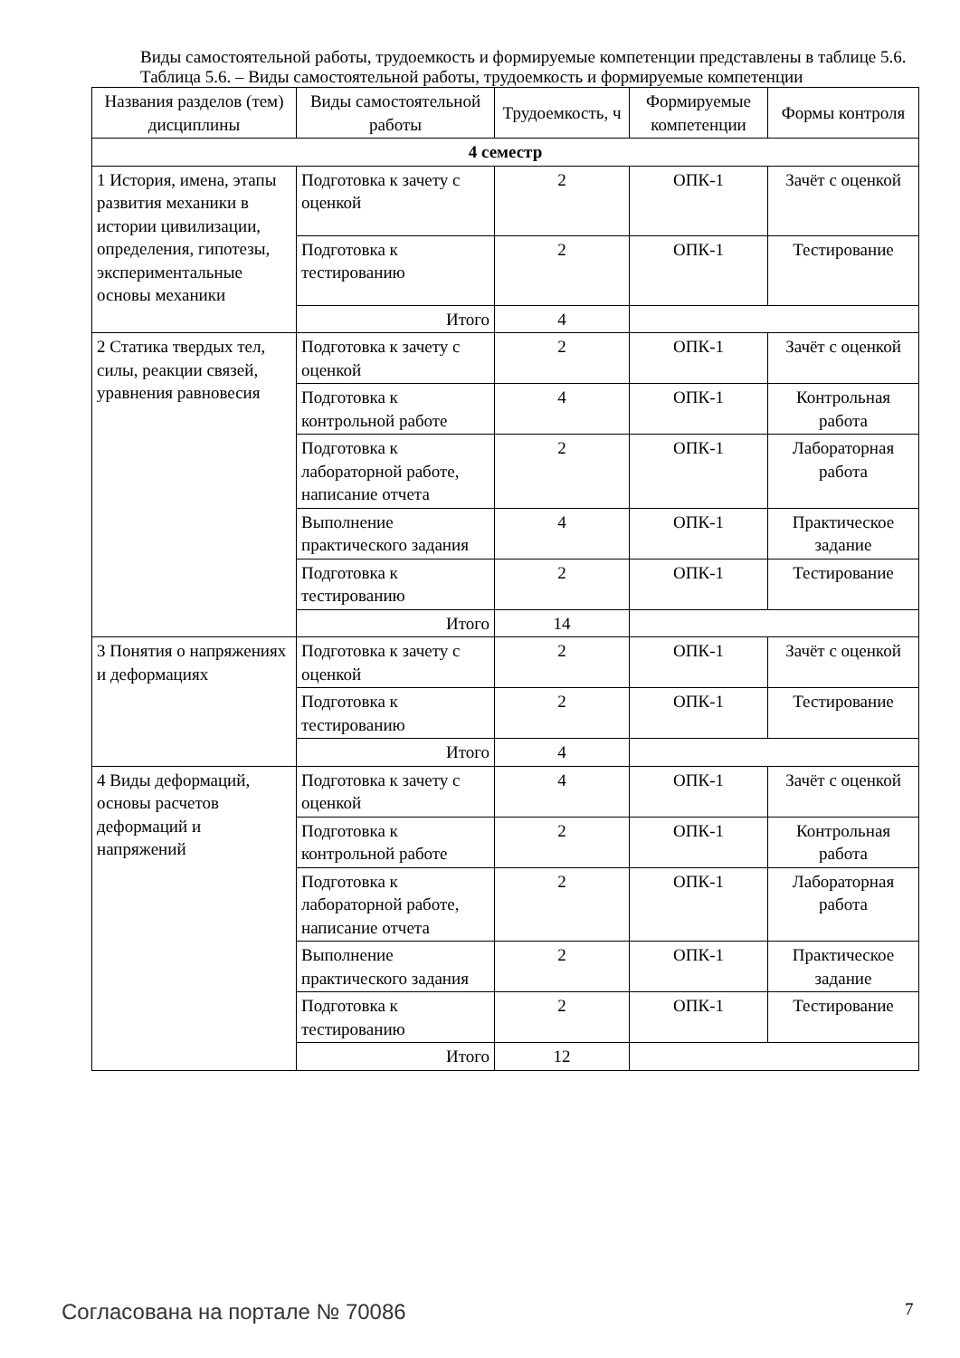Виды самостоятельной работы, трудоемкость и формируемые компетенции представлены в таблице 5.6.
Таблица 5.6. – Виды самостоятельной работы, трудоемкость и формируемые компетенции
| Названия разделов (тем) дисциплины | Виды самостоятельной работы | Трудоемкость, ч | Формируемые компетенции | Формы контроля |
| --- | --- | --- | --- | --- |
| 4 семестр | | | | |
| 1 История, имена, этапы развития механики в истории цивилизации, определения, гипотезы, экспериментальные основы механики | Подготовка к зачету с оценкой | 2 | ОПК-1 | Зачёт с оценкой |
| | Подготовка к тестированию | 2 | ОПК-1 | Тестирование |
| | Итого | 4 | | |
| 2 Статика твердых тел, силы, реакции связей, уравнения равновесия | Подготовка к зачету с оценкой | 2 | ОПК-1 | Зачёт с оценкой |
| | Подготовка к контрольной работе | 4 | ОПК-1 | Контрольная работа |
| | Подготовка к лабораторной работе, написание отчета | 2 | ОПК-1 | Лабораторная работа |
| | Выполнение практического задания | 4 | ОПК-1 | Практическое задание |
| | Подготовка к тестированию | 2 | ОПК-1 | Тестирование |
| | Итого | 14 | | |
| 3 Понятия о напряжениях и деформациях | Подготовка к зачету с оценкой | 2 | ОПК-1 | Зачёт с оценкой |
| | Подготовка к тестированию | 2 | ОПК-1 | Тестирование |
| | Итого | 4 | | |
| 4 Виды деформаций, основы расчетов деформаций и напряжений | Подготовка к зачету с оценкой | 4 | ОПК-1 | Зачёт с оценкой |
| | Подготовка к контрольной работе | 2 | ОПК-1 | Контрольная работа |
| | Подготовка к лабораторной работе, написание отчета | 2 | ОПК-1 | Лабораторная работа |
| | Выполнение практического задания | 2 | ОПК-1 | Практическое задание |
| | Подготовка к тестированию | 2 | ОПК-1 | Тестирование |
| | Итого | 12 | | |
Согласована на портале № 70086 7